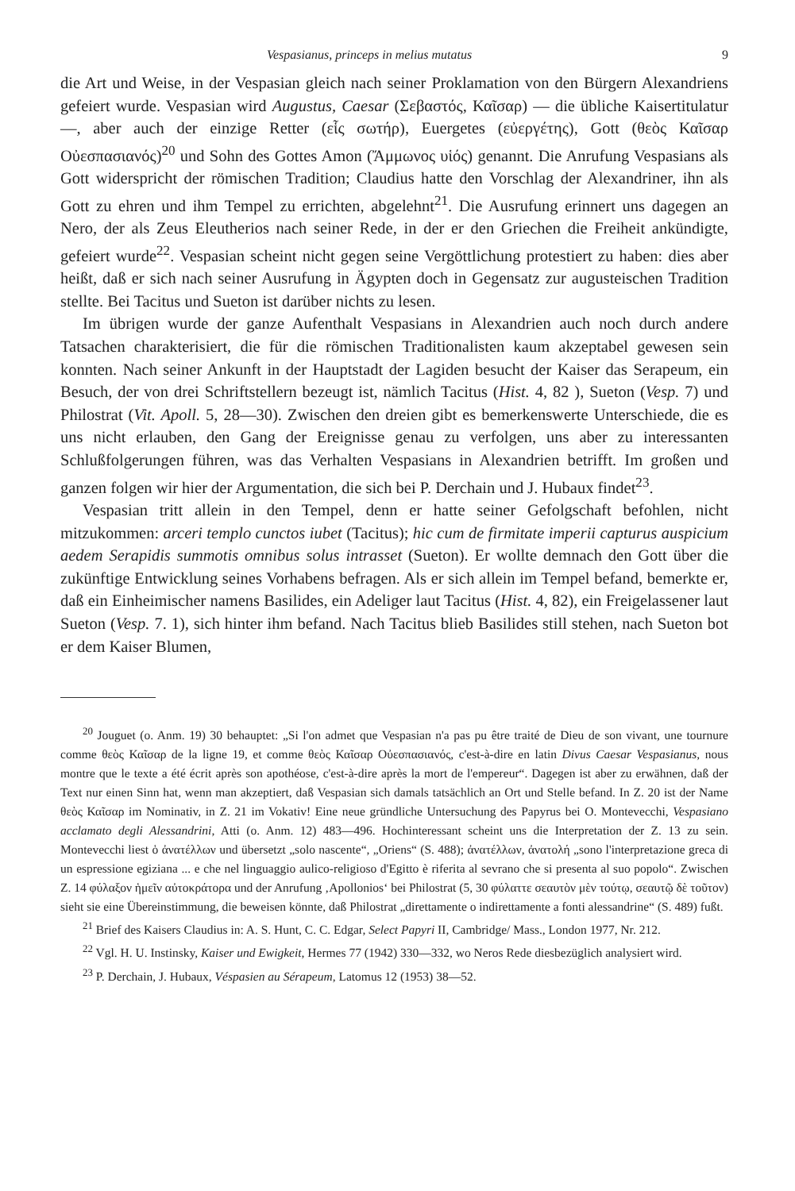Vespasianus, princeps in melius mutatus 9
die Art und Weise, in der Vespasian gleich nach seiner Proklamation von den Bürgern Alexandriens gefeiert wurde. Vespasian wird Augustus, Caesar (Σεβαστός, Καῖσαρ) — die übliche Kaisertitulatur —, aber auch der einzige Retter (εἷς σωτήρ), Euergetes (εὐεργέτης), Gott (θεὸς Καῖσαρ Οὐεσπασιανός)<sup>20</sup> und Sohn des Gottes Amon (Ἄμμωνος υἱός) genannt. Die Anrufung Vespasians als Gott widerspricht der römischen Tradition; Claudius hatte den Vorschlag der Alexandriner, ihn als Gott zu ehren und ihm Tempel zu errichten, abgelehnt<sup>21</sup>. Die Ausrufung erinnert uns dagegen an Nero, der als Zeus Eleutherios nach seiner Rede, in der er den Griechen die Freiheit ankündigte, gefeiert wurde<sup>22</sup>. Vespasian scheint nicht gegen seine Vergöttlichung protestiert zu haben: dies aber heißt, daß er sich nach seiner Ausrufung in Ägypten doch in Gegensatz zur augusteischen Tradition stellte. Bei Tacitus und Sueton ist darüber nichts zu lesen.
Im übrigen wurde der ganze Aufenthalt Vespasians in Alexandrien auch noch durch andere Tatsachen charakterisiert, die für die römischen Traditionalisten kaum akzeptabel gewesen sein konnten. Nach seiner Ankunft in der Hauptstadt der Lagiden besucht der Kaiser das Serapeum, ein Besuch, der von drei Schriftstellern bezeugt ist, nämlich Tacitus (Hist. 4, 82 ), Sueton (Vesp. 7) und Philostrat (Vit. Apoll. 5, 28—30). Zwischen den dreien gibt es bemerkenswerte Unterschiede, die es uns nicht erlauben, den Gang der Ereignisse genau zu verfolgen, uns aber zu interessanten Schlußfolgerungen führen, was das Verhalten Vespasians in Alexandrien betrifft. Im großen und ganzen folgen wir hier der Argumentation, die sich bei P. Derchain und J. Hubaux findet<sup>23</sup>.
Vespasian tritt allein in den Tempel, denn er hatte seiner Gefolgschaft befohlen, nicht mitzukommen: arceri templo cunctos iubet (Tacitus); hic cum de firmitate imperii capturus auspicium aedem Serapidis summotis omnibus solus intrasset (Sueton). Er wollte demnach den Gott über die zukünftige Entwicklung seines Vorhabens befragen. Als er sich allein im Tempel befand, bemerkte er, daß ein Einheimischer namens Basilides, ein Adeliger laut Tacitus (Hist. 4, 82), ein Freigelassener laut Sueton (Vesp. 7. 1), sich hinter ihm befand. Nach Tacitus blieb Basilides still stehen, nach Sueton bot er dem Kaiser Blumen,
<sup>20</sup> Jouguet (o. Anm. 19) 30 behauptet: „Si l'on admet que Vespasian n'a pas pu être traité de Dieu de son vivant, une tournure comme θεὸς Καῖσαρ de la ligne 19, et comme θεὸς Καῖσαρ Οὐεσπασιανός, c'est-à-dire en latin Divus Caesar Vespasianus, nous montre que le texte a été écrit après son apothéose, c'est-à-dire après la mort de l'empereur“. Dagegen ist aber zu erwähnen, daß der Text nur einen Sinn hat, wenn man akzeptiert, daß Vespasian sich damals tatsächlich an Ort und Stelle befand. In Z. 20 ist der Name θεὸς Καῖσαρ im Nominativ, in Z. 21 im Vokativ! Eine neue gründliche Untersuchung des Papyrus bei O. Montevecchi, Vespasiano acclamato degli Alessandrini, Atti (o. Anm. 12) 483—496. Hochinteressant scheint uns die Interpretation der Z. 13 zu sein. Montevecchi liest ὁ ἀνατέλλων und übersetzt „solo nascente“, „Oriens“ (S. 488); ἀνατέλλων, ἀνατολή „sono l'interpretazione greca di un espressione egiziana ... e che nel linguaggio aulico-religioso d'Egitto è riferita al sevrano che si presenta al suo popolo“. Zwischen Z. 14 φύλαξον ἡμεῖν αὐτοκράτορα und der Anrufung ‚Apollonios‘ bei Philostrat (5, 30 φύλαττε σεαυτὸν μὲν τούτῳ, σεαυτῷ δὲ τοῦτον) sieht sie eine Übereinstimmung, die beweisen könnte, daß Philostrat „direttamente o indirettamente a fonti alessandrine“ (S. 489) fußt.
<sup>21</sup> Brief des Kaisers Claudius in: A. S. Hunt, C. C. Edgar, Select Papyri II, Cambridge/ Mass., London 1977, Nr. 212.
<sup>22</sup> Vgl. H. U. Instinsky, Kaiser und Ewigkeit, Hermes 77 (1942) 330—332, wo Neros Rede diesbezüglich analysiert wird.
<sup>23</sup> P. Derchain, J. Hubaux, Véspasien au Sérapeum, Latomus 12 (1953) 38—52.